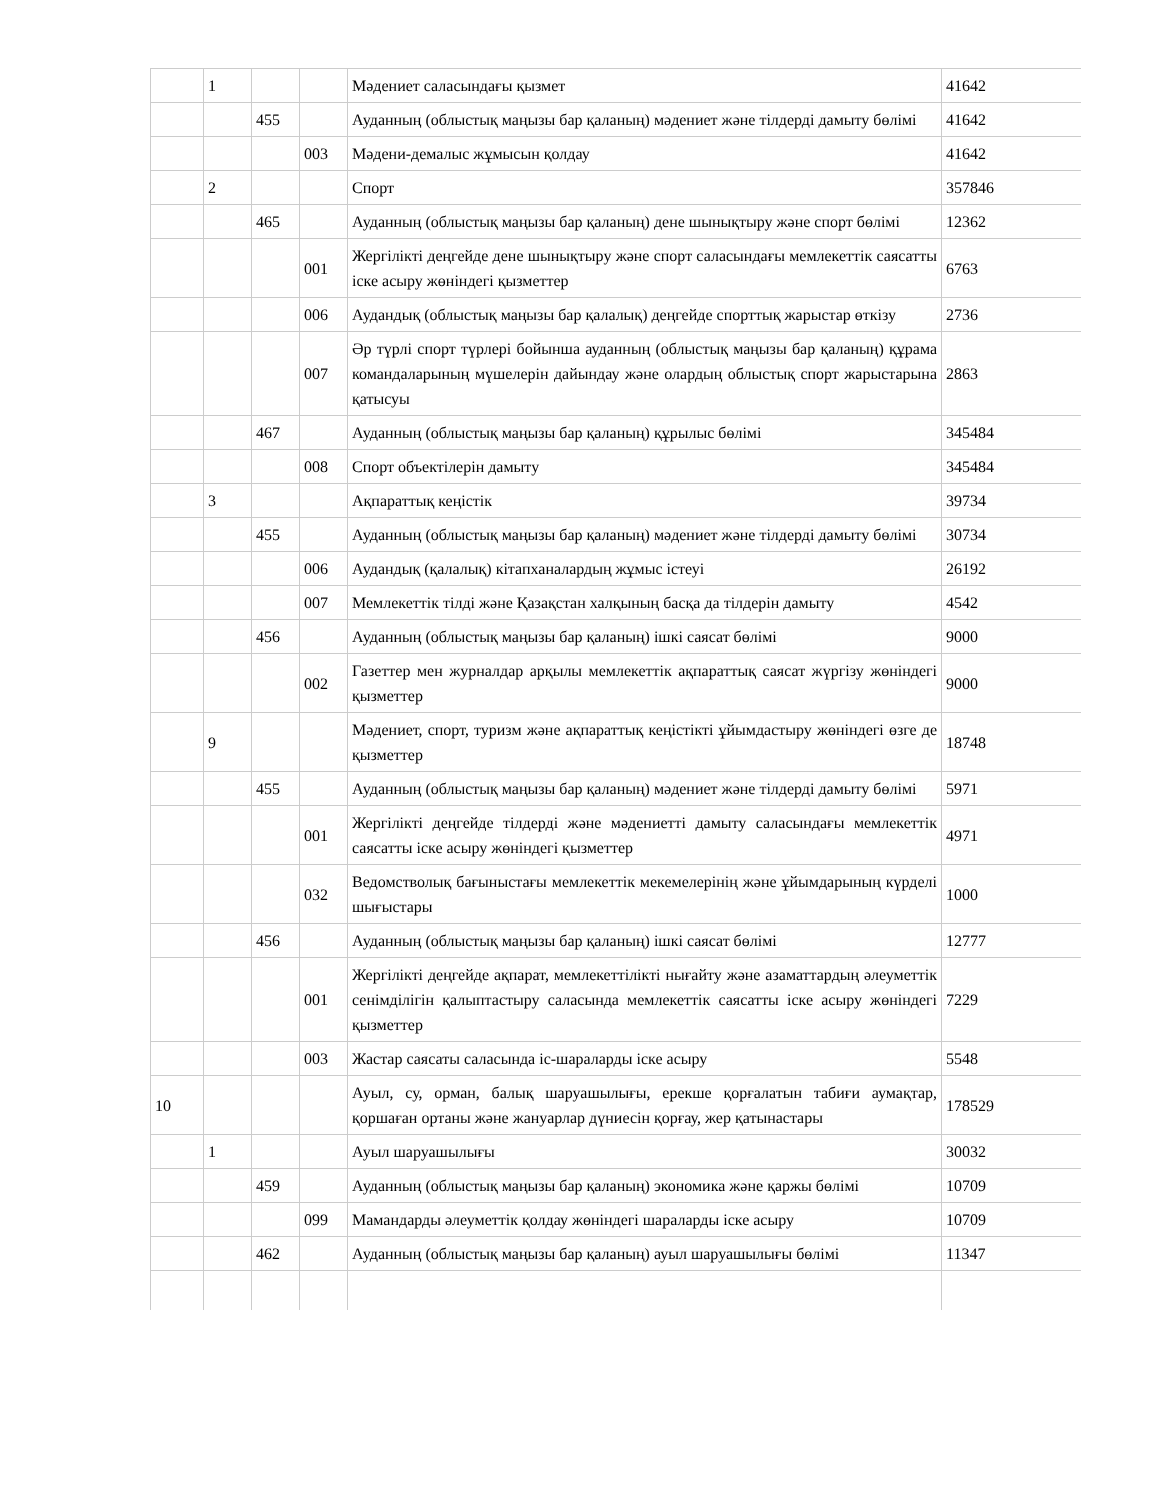| | 1 | | | Мәдениет саласындағы қызмет | 41642 |
| | | 455 | | Ауданның (облыстық маңызы бар қаланың) мәдениет және тілдерді дамыту бөлімі | 41642 |
| | | | 003 | Мәдени-демалыс жұмысын қолдау | 41642 |
| | 2 | | | Спорт | 357846 |
| | | 465 | | Ауданның (облыстық маңызы бар қаланың) дене шынықтыру және спорт бөлімі | 12362 |
| | | | 001 | Жергілікті деңгейде дене шынықтыру және спорт саласындағы мемлекеттік саясатты іске асыру жөніндегі қызметтер | 6763 |
| | | | 006 | Аудандық (облыстық маңызы бар қалалық) деңгейде спорттық жарыстар өткізу | 2736 |
| | | | 007 | Әр түрлі спорт түрлері бойынша ауданның (облыстық маңызы бар қаланың) құрама командаларының мүшелерін дайындау және олардың облыстық спорт жарыстарына қатысуы | 2863 |
| | | 467 | | Ауданның (облыстық маңызы бар қаланың) құрылыс бөлімі | 345484 |
| | | | 008 | Спорт объектілерін дамыту | 345484 |
| | 3 | | | Ақпараттық кеңістік | 39734 |
| | | 455 | | Ауданның (облыстық маңызы бар қаланың) мәдениет және тілдерді дамыту бөлімі | 30734 |
| | | | 006 | Аудандық (қалалық) кітапханалардың жұмыс істеуі | 26192 |
| | | | 007 | Мемлекеттік тілді және Қазақстан халқының басқа да тілдерін дамыту | 4542 |
| | | 456 | | Ауданның (облыстық маңызы бар қаланың) ішкі саясат бөлімі | 9000 |
| | | | 002 | Газеттер мен журналдар арқылы мемлекеттік ақпараттық саясат жүргізу жөніндегі қызметтер | 9000 |
| | 9 | | | Мәдениет, спорт, туризм және ақпараттық кеңістікті ұйымдастыру жөніндегі өзге де қызметтер | 18748 |
| | | 455 | | Ауданның (облыстық маңызы бар қаланың) мәдениет және тілдерді дамыту бөлімі | 5971 |
| | | | 001 | Жергілікті деңгейде тілдерді және мәдениетті дамыту саласындағы мемлекеттік саясатты іске асыру жөніндегі қызметтер | 4971 |
| | | | 032 | Ведомстволық бағыныстағы мемлекеттік мекемелерінің және ұйымдарының күрделі шығыстары | 1000 |
| | | 456 | | Ауданның (облыстық маңызы бар қаланың) ішкі саясат бөлімі | 12777 |
| | | | 001 | Жергілікті деңгейде ақпарат, мемлекеттілікті нығайту және азаматтардың әлеуметтік сенімділігін қалыптастыру саласында мемлекеттік саясатты іске асыру жөніндегі қызметтер | 7229 |
| | | | 003 | Жастар саясаты саласында іс-шараларды іске асыру | 5548 |
| 10 | | | | Ауыл, су, орман, балық шаруашылығы, ерекше қорғалатын табиғи аумақтар, қоршаған ортаны және жануарлар дүниесін қорғау, жер қатынастары | 178529 |
| | 1 | | | Ауыл шаруашылығы | 30032 |
| | | 459 | | Ауданның (облыстық маңызы бар қаланың) экономика және қаржы бөлімі | 10709 |
| | | | 099 | Мамандарды әлеуметтік қолдау жөніндегі шараларды іске асыру | 10709 |
| | | 462 | | Ауданның (облыстық маңызы бар қаланың) ауыл шаруашылығы бөлімі | 11347 |